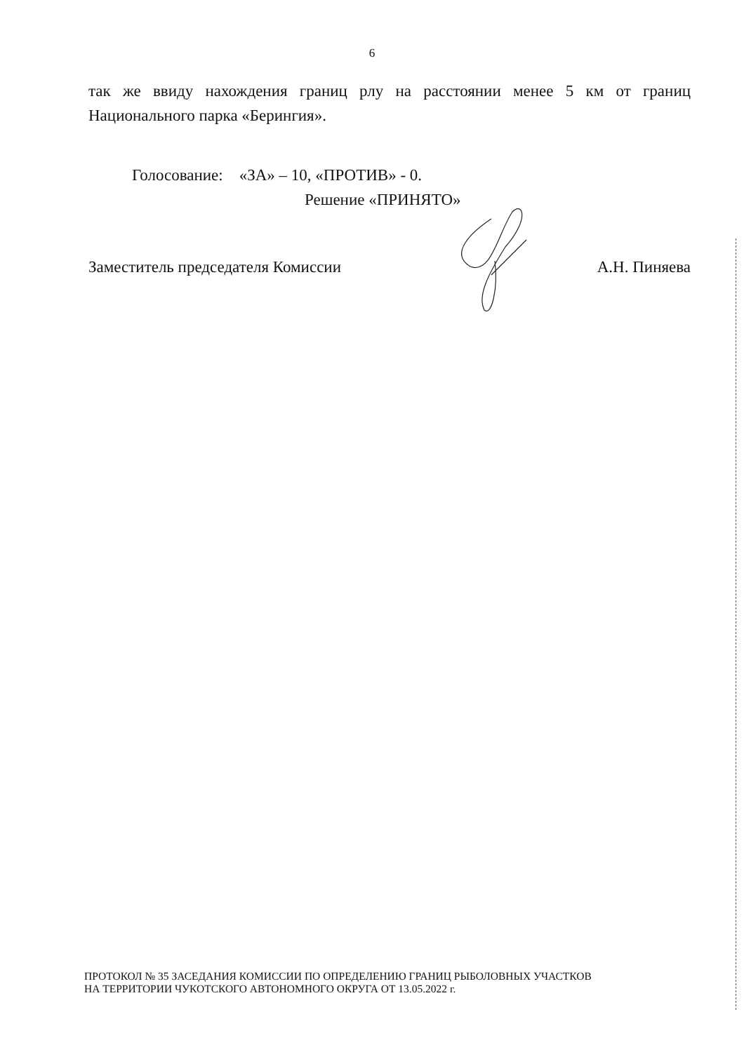6
так же ввиду нахождения границ рлу на расстоянии менее 5 км от границ Национального парка «Берингия».
Голосование: «ЗА» – 10, «ПРОТИВ» - 0.
Решение «ПРИНЯТО»
Заместитель председателя Комиссии А.Н. Пиняева
ПРОТОКОЛ № 35 ЗАСЕДАНИЯ КОМИССИИ ПО ОПРЕДЕЛЕНИЮ ГРАНИЦ РЫБОЛОВНЫХ УЧАСТКОВ
НА ТЕРРИТОРИИ ЧУКОТСКОГО АВТОНОМНОГО ОКРУГА ОТ 13.05.2022 г.